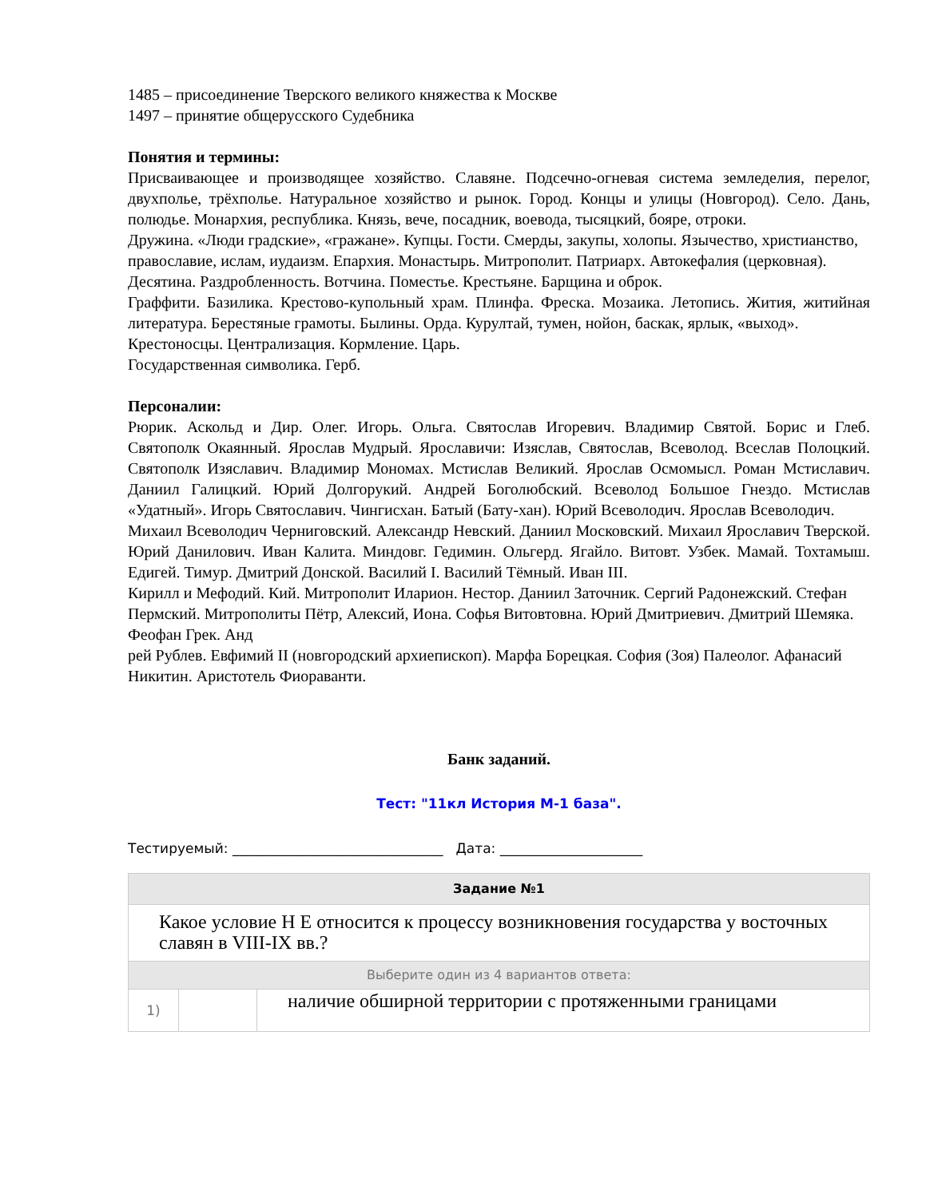1485 – присоединение Тверского великого княжества к Москве
1497 – принятие общерусского Судебника
Понятия и термины:
Присваивающее и производящее хозяйство. Славяне. Подсечно-огневая система земледелия, перелог, двухполье, трёхполье. Натуральное хозяйство и рынок. Город. Концы и улицы (Новгород). Село. Дань, полюдье. Монархия, республика. Князь, вече, посадник, воевода, тысяцкий, бояре, отроки.
Дружина. «Люди градские», «гражане». Купцы. Гости. Смерды, закупы, холопы. Язычество, христианство, православие, ислам, иудаизм. Епархия. Монастырь. Митрополит. Патриарх. Автокефалия (церковная).
Десятина. Раздробленность. Вотчина. Поместье. Крестьяне. Барщина и оброк.
Граффити. Базилика. Крестово-купольный храм. Плинфа. Фреска. Мозаика. Летопись. Жития, житийная литература. Берестяные грамоты. Былины. Орда. Курултай, тумен, нойон, баскак, ярлык, «выход».
Крестоносцы. Централизация. Кормление. Царь.
Государственная символика. Герб.
Персоналии:
Рюрик. Аскольд и Дир. Олег. Игорь. Ольга. Святослав Игоревич. Владимир Святой. Борис и Глеб. Святополк Окаянный. Ярослав Мудрый. Ярославичи: Изяслав, Святослав, Всеволод. Всеслав Полоцкий. Святополк Изяславич. Владимир Мономах. Мстислав Великий. Ярослав Осмомысл. Роман Мстиславич. Даниил Галицкий. Юрий Долгорукий. Андрей Боголюбский. Всеволод Большое Гнездо. Мстислав «Удатный». Игорь Святославич. Чингисхан. Батый (Бату-хан). Юрий Всеволодич. Ярослав Всеволодич.
Михаил Всеволодич Черниговский. Александр Невский. Даниил Московский. Михаил Ярославич Тверской. Юрий Данилович. Иван Калита. Миндовг. Гедимин. Ольгерд. Ягайло. Витовт. Узбек. Мамай. Тохтамыш. Едигей. Тимур. Дмитрий Донской. Василий I. Василий Тёмный. Иван III.
Кирилл и Мефодий. Кий. Митрополит Иларион. Нестор. Даниил Заточник. Сергий Радонежский. Стефан Пермский. Митрополиты Пётр, Алексий, Иона. Софья Витовтовна. Юрий Дмитриевич. Дмитрий Шемяка. Феофан Грек. Анд
рей Рублев. Евфимий II (новгородский архиепископ). Марфа Борецкая. София (Зоя) Палеолог. Афанасий Никитин. Аристотель Фиораванти.
Банк заданий.
Тест: "11кл История М-1 база".
Тестируемый: _______________________________ Дата: _____________________
| Задание №1 | | |
| --- | --- | --- |
| Какое условие Н Е относится к процессу возникновения государства у восточных славян в VIII-IX вв.? | | |
| Выберите один из 4 вариантов ответа: | | |
| 1) | | наличие обширной территории с протяженными границами |